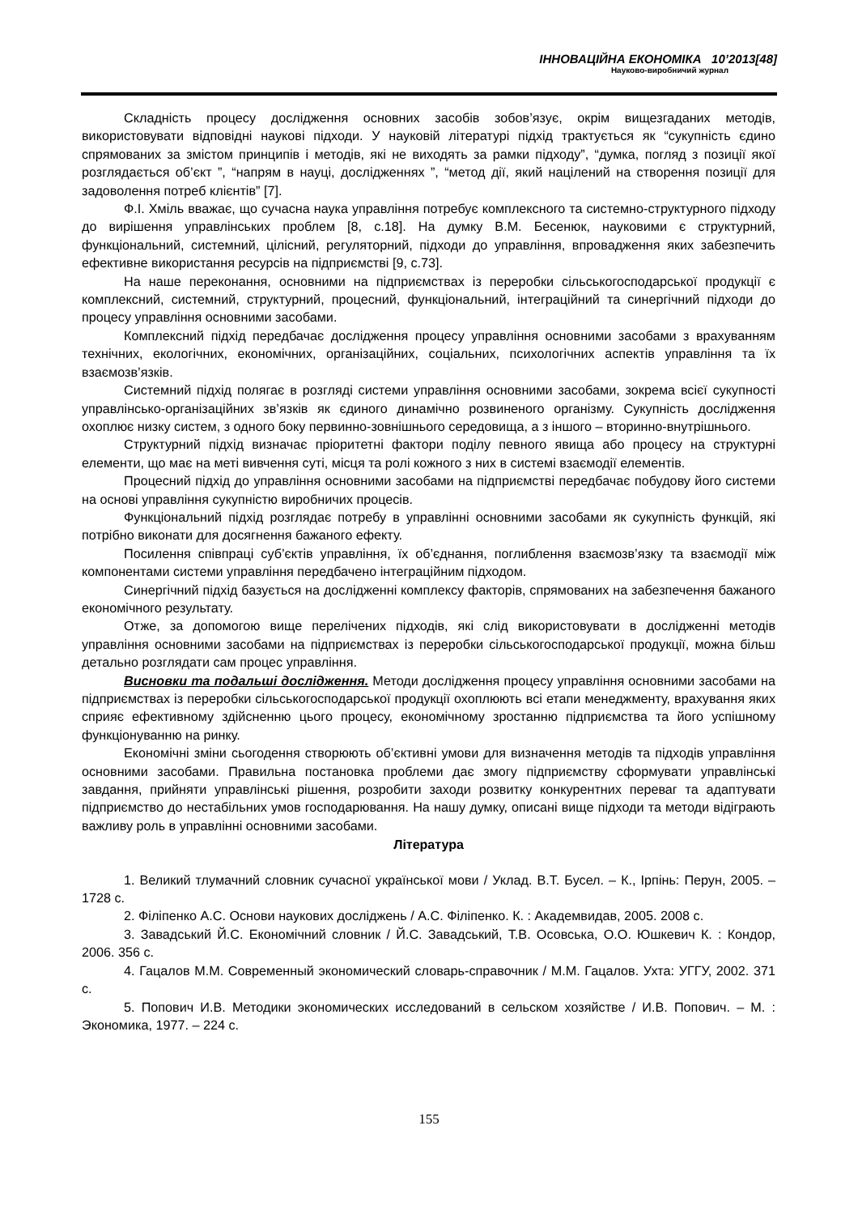ІННОВАЦІЙНА ЕКОНОМІКА 10’2013[48]
Науково-виробничий журнал
Складність процесу дослідження основних засобів зобов’язує, окрім вищезгаданих методів, використовувати відповідні наукові підходи. У науковій літературі підхід трактується як “сукупність єдино спрямованих за змістом принципів і методів, які не виходять за рамки підходу”, “думка, погляд з позиції якої розглядається об’єкт ”, “напрям в науці, дослідженнях ”, “метод дії, який націлений на створення позиції для задоволення потреб клієнтів” [7].
Ф.І. Хміль вважає, що сучасна наука управління потребує комплексного та системно-структурного підходу до вирішення управлінських проблем [8, с.18]. На думку В.М. Бесенюк, науковими є структурний, функціональний, системний, цілісний, регуляторний, підходи до управління, впровадження яких забезпечить ефективне використання ресурсів на підприємстві [9, с.73].
На наше переконання, основними на підприємствах із переробки сільськогосподарської продукції є комплексний, системний, структурний, процесний, функціональний, інтеграційний та синергічний підходи до процесу управління основними засобами.
Комплексний підхід передбачає дослідження процесу управління основними засобами з врахуванням технічних, екологічних, економічних, організаційних, соціальних, психологічних аспектів управління та їх взаємозв’язків.
Системний підхід полягає в розгляді системи управління основними засобами, зокрема всієї сукупності управлінсько-організаційних зв’язків як єдиного динамічно розвиненого організму. Сукупність дослідження охоплює низку систем, з одного боку первинно-зовнішнього середовища, а з іншого – вторинно-внутрішнього.
Структурний підхід визначає пріоритетні фактори поділу певного явища або процесу на структурні елементи, що має на меті вивчення суті, місця та ролі кожного з них в системі взаємодії елементів.
Процесний підхід до управління основними засобами на підприємстві передбачає побудову його системи на основі управління сукупністю виробничих процесів.
Функціональний підхід розглядає потребу в управлінні основними засобами як сукупність функцій, які потрібно виконати для досягнення бажаного ефекту.
Посилення співпраці суб’єктів управління, їх об’єднання, поглиблення взаємозв’язку та взаємодії між компонентами системи управління передбачено інтеграційним підходом.
Синергічний підхід базується на дослідженні комплексу факторів, спрямованих на забезпечення бажаного економічного результату.
Отже, за допомогою вище перелічених підходів, які слід використовувати в дослідженні методів управління основними засобами на підприємствах із переробки сільськогосподарської продукції, можна більш детально розглядати сам процес управління.
Висновки та подальші дослідження. Методи дослідження процесу управління основними засобами на підприємствах із переробки сільськогосподарської продукції охоплюють всі етапи менеджменту, врахування яких сприяє ефективному здійсненню цього процесу, економічному зростанню підприємства та його успішному функціонуванню на ринку.
Економічні зміни сьогодення створюють об’єктивні умови для визначення методів та підходів управління основними засобами. Правильна постановка проблеми дає змогу підприємству сформувати управлінські завдання, прийняти управлінські рішення, розробити заходи розвитку конкурентних переваг та адаптувати підприємство до нестабільних умов господарювання. На нашу думку, описані вище підходи та методи відіграють важливу роль в управлінні основними засобами.
Література
1. Великий тлумачний словник сучасної української мови / Уклад. В.Т. Бусел. – К., Ірпінь: Перун, 2005. – 1728 с.
2. Філіпенко А.С. Основи наукових досліджень / А.С. Філіпенко. К. : Академвидав, 2005. 2008 с.
3. Завадський Й.С. Економічний словник / Й.С. Завадський, Т.В. Осовська, О.О. Юшкевич К. : Кондор, 2006. 356 с.
4. Гацалов М.М. Современный экономический словарь-справочник / М.М. Гацалов. Ухта: УГГУ, 2002. 371 с.
5. Попович И.В. Методики экономических исследований в сельском хозяйстве / И.В. Попович. – М. : Экономика, 1977. – 224 с.
155